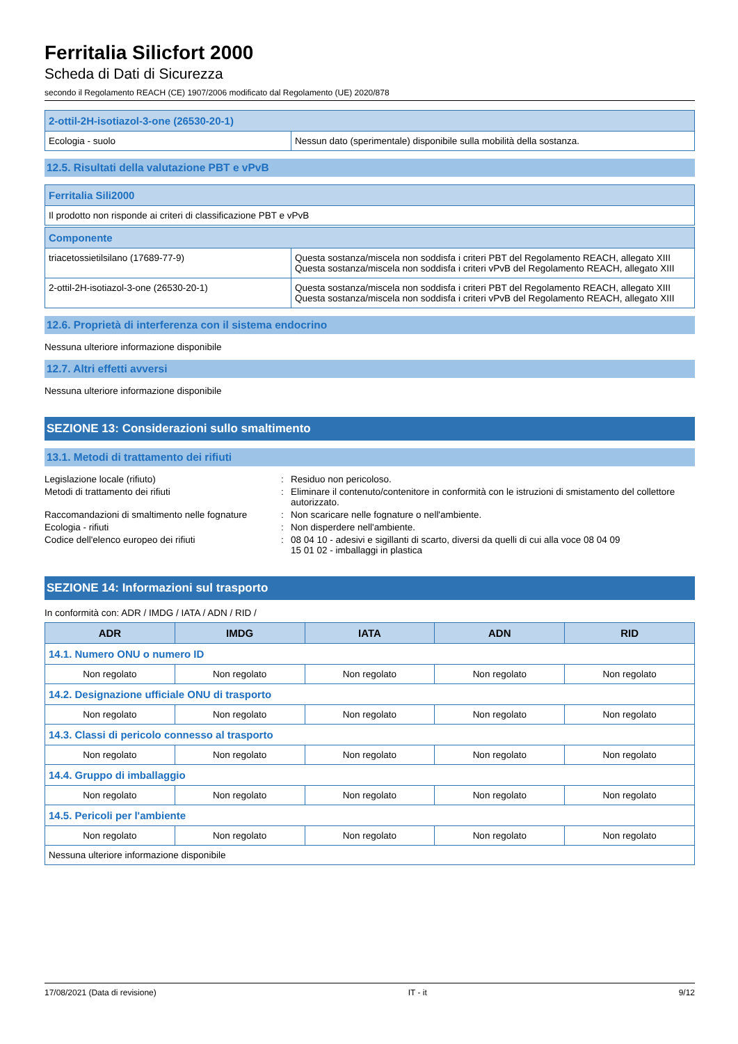Ferritalia Silicfort 2000
Scheda di Dati di Sicurezza
secondo il Regolamento REACH (CE) 1907/2006 modificato dal Regolamento (UE) 2020/878
| 2-ottil-2H-isotiazol-3-one (26530-20-1) | |
| Ecologia - suolo | Nessun dato (sperimentale) disponibile sulla mobilità della sostanza. |
12.5. Risultati della valutazione PBT e vPvB
| Ferritalia Sili2000 |
| Il prodotto non risponde ai criteri di classificazione PBT e vPvB |
| Componente | |
| triacetossietilsilano (17689-77-9) | Questa sostanza/miscela non soddisfa i criteri PBT del Regolamento REACH, allegato XIII Questa sostanza/miscela non soddisfa i criteri vPvB del Regolamento REACH, allegato XIII |
| 2-ottil-2H-isotiazol-3-one (26530-20-1) | Questa sostanza/miscela non soddisfa i criteri PBT del Regolamento REACH, allegato XIII Questa sostanza/miscela non soddisfa i criteri vPvB del Regolamento REACH, allegato XIII |
12.6. Proprietà di interferenza con il sistema endocrino
Nessuna ulteriore informazione disponibile
12.7. Altri effetti avversi
Nessuna ulteriore informazione disponibile
SEZIONE 13: Considerazioni sullo smaltimento
13.1. Metodi di trattamento dei rifiuti
Legislazione locale (rifiuto)
:
Residuo non pericoloso.
Metodi di trattamento dei rifiuti
:
Eliminare il contenuto/contenitore in conformità con le istruzioni di smistamento del collettore autorizzato.
Raccomandazioni di smaltimento nelle fognature
:
Non scaricare nelle fognature o nell'ambiente.
Ecologia - rifiuti
:
Non disperdere nell'ambiente.
Codice dell'elenco europeo dei rifiuti
:
08 04 10 - adesivi e sigillanti di scarto, diversi da quelli di cui alla voce 08 04 09
15 01 02 - imballaggi in plastica
SEZIONE 14: Informazioni sul trasporto
In conformità con: ADR / IMDG / IATA / ADN / RID /
| ADR | IMDG | IATA | ADN | RID |
| --- | --- | --- | --- | --- |
| 14.1. Numero ONU o numero ID | | | | |
| Non regolato | Non regolato | Non regolato | Non regolato | Non regolato |
| 14.2. Designazione ufficiale ONU di trasporto | | | | |
| Non regolato | Non regolato | Non regolato | Non regolato | Non regolato |
| 14.3. Classi di pericolo connesso al trasporto | | | | |
| Non regolato | Non regolato | Non regolato | Non regolato | Non regolato |
| 14.4. Gruppo di imballaggio | | | | |
| Non regolato | Non regolato | Non regolato | Non regolato | Non regolato |
| 14.5. Pericoli per l'ambiente | | | | |
| Non regolato | Non regolato | Non regolato | Non regolato | Non regolato |
| Nessuna ulteriore informazione disponibile | | | | |
17/08/2021 (Data di revisione) IT - it 9/12